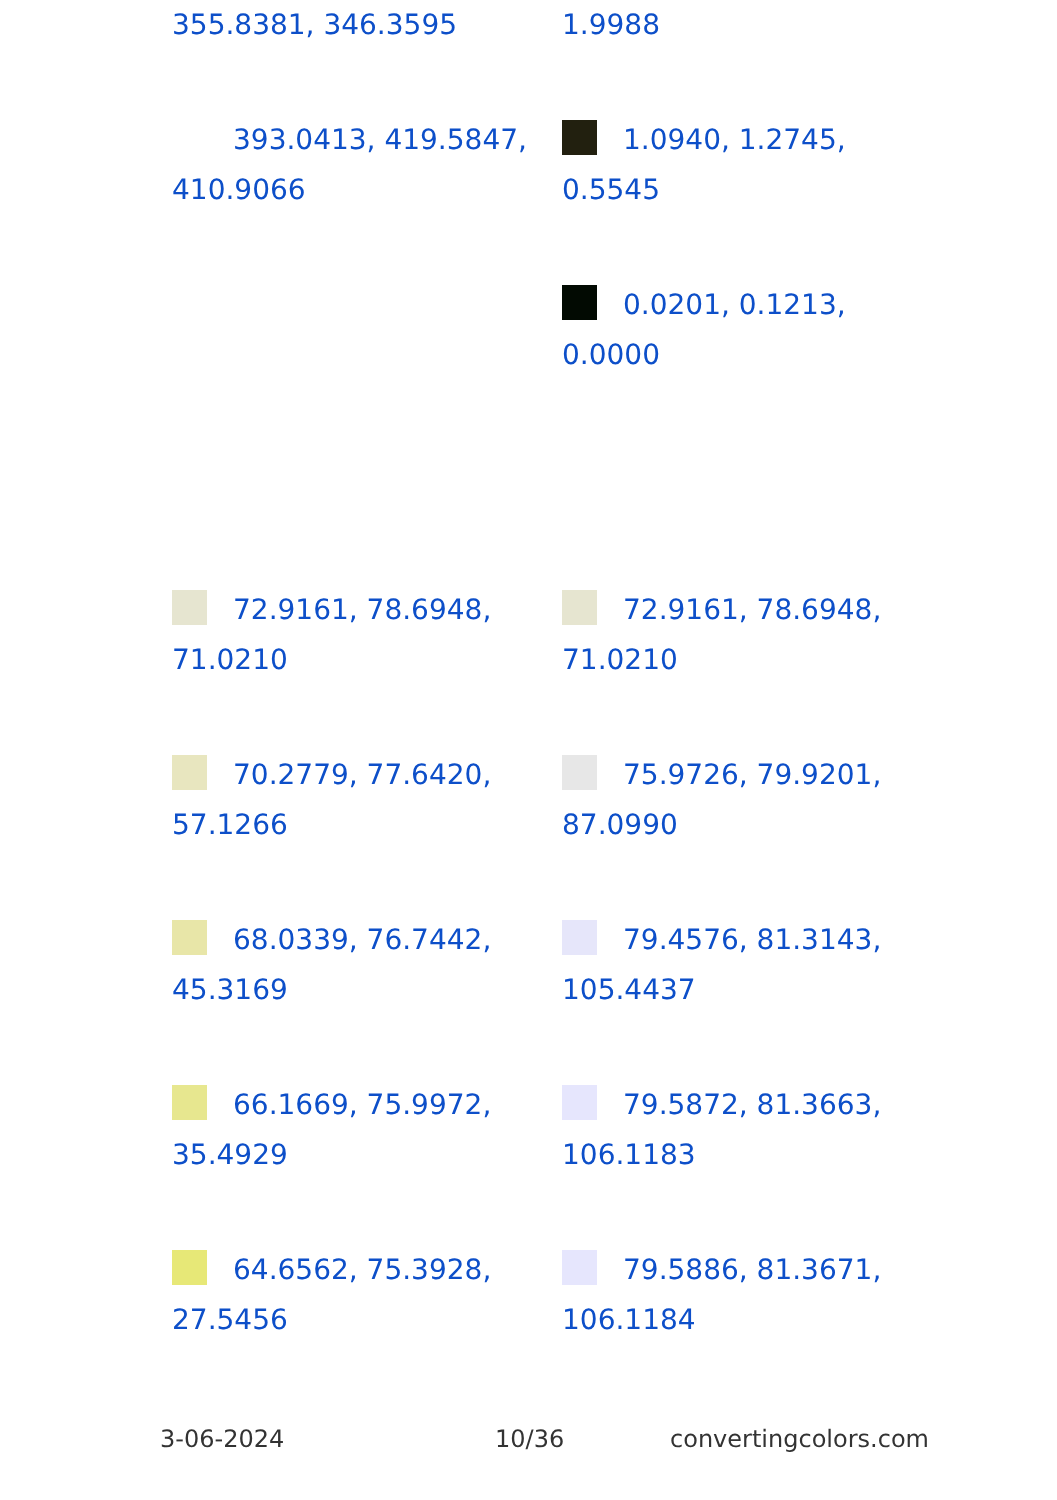| 355.8381, 346.3595 | 1.9988 |
| 393.0413, 419.5847, 410.9066 | 1.0940, 1.2745, 0.5545 |
| | 0.0201, 0.1213, 0.0000 |
| 72.9161, 78.6948, 71.0210 | 72.9161, 78.6948, 71.0210 |
| 70.2779, 77.6420, 57.1266 | 75.9726, 79.9201, 87.0990 |
| 68.0339, 76.7442, 45.3169 | 79.4576, 81.3143, 105.4437 |
| 66.1669, 75.9972, 35.4929 | 79.5872, 81.3663, 106.1183 |
| 64.6562, 75.3928, 27.5456 | 79.5886, 81.3671, 106.1184 |
3-06-2024 10/36 convertingcolors.com